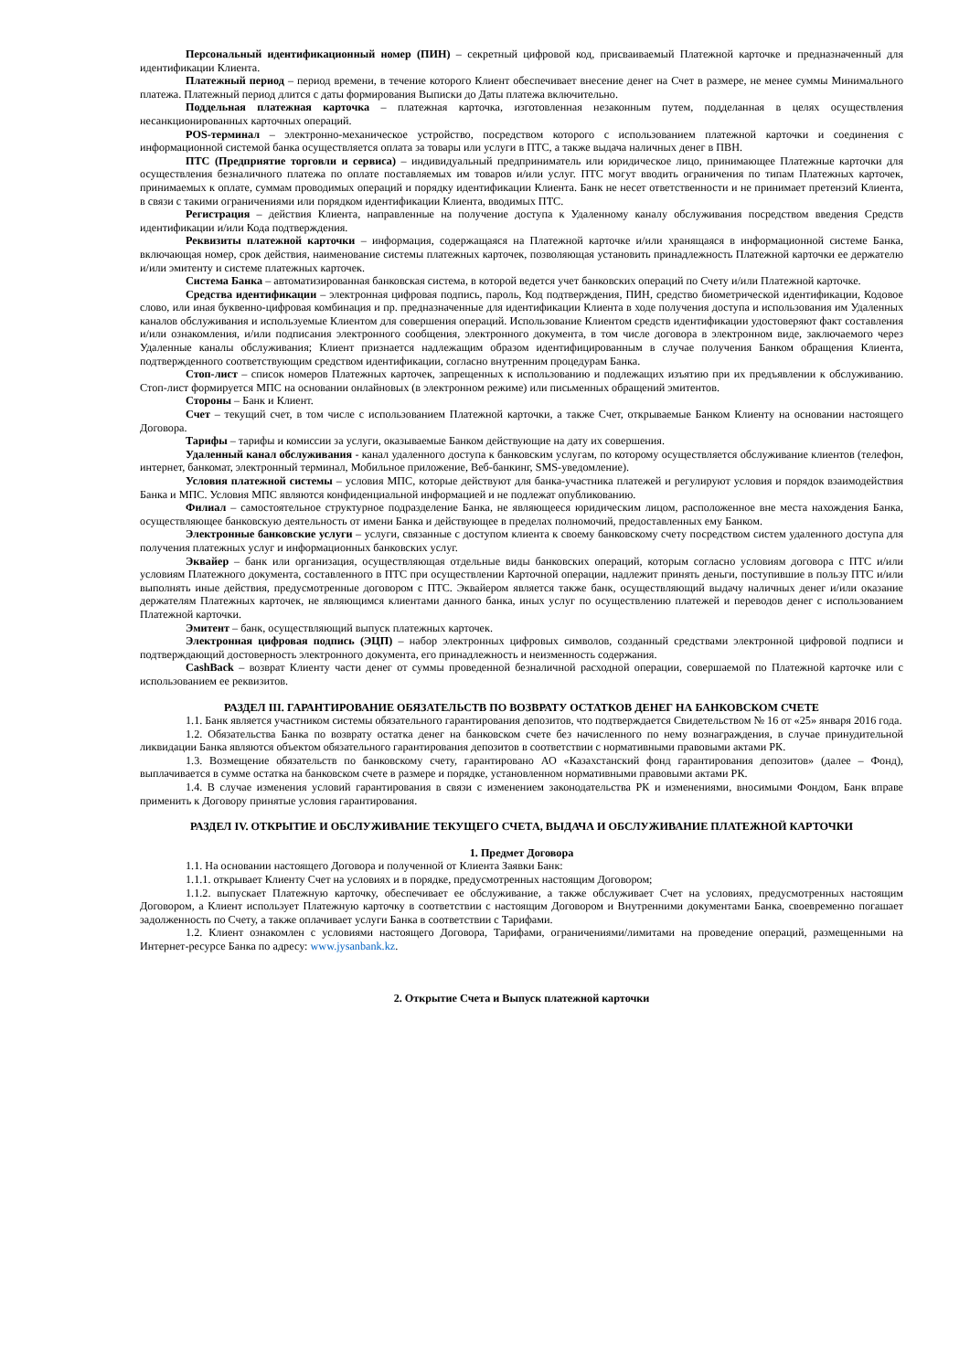Персональный идентификационный номер (ПИН) – секретный цифровой код, присваиваемый Платежной карточке и предназначенный для идентификации Клиента.
Платежный период – период времени, в течение которого Клиент обеспечивает внесение денег на Счет в размере, не менее суммы Минимального платежа. Платежный период длится с даты формирования Выписки до Даты платежа включительно.
Поддельная платежная карточка – платежная карточка, изготовленная незаконным путем, подделанная в целях осуществления несанкционированных карточных операций.
POS-терминал – электронно-механическое устройство, посредством которого с использованием платежной карточки и соединения с информационной системой банка осуществляется оплата за товары или услуги в ПТС, а также выдача наличных денег в ПВН.
ПТС (Предприятие торговли и сервиса) – индивидуальный предприниматель или юридическое лицо, принимающее Платежные карточки для осуществления безналичного платежа по оплате поставляемых им товаров и/или услуг. ПТС могут вводить ограничения по типам Платежных карточек, принимаемых к оплате, суммам проводимых операций и порядку идентификации Клиента. Банк не несет ответственности и не принимает претензий Клиента, в связи с такими ограничениями или порядком идентификации Клиента, вводимых ПТС.
Регистрация – действия Клиента, направленные на получение доступа к Удаленному каналу обслуживания посредством введения Средств идентификации и/или Кода подтверждения.
Реквизиты платежной карточки – информация, содержащаяся на Платежной карточке и/или хранящаяся в информационной системе Банка, включающая номер, срок действия, наименование системы платежных карточек, позволяющая установить принадлежность Платежной карточки ее держателю и/или эмитенту и системе платежных карточек.
Система Банка – автоматизированная банковская система, в которой ведется учет банковских операций по Счету и/или Платежной карточке.
Средства идентификации – электронная цифровая подпись, пароль, Код подтверждения, ПИН, средство биометрической идентификации, Кодовое слово, или иная буквенно-цифровая комбинация и пр. предназначенные для идентификации Клиента в ходе получения доступа и использования им Удаленных каналов обслуживания и используемые Клиентом для совершения операций. Использование Клиентом средств идентификации удостоверяют факт составления и/или ознакомления, и/или подписания электронного сообщения, электронного документа, в том числе договора в электронном виде, заключаемого через Удаленные каналы обслуживания; Клиент признается надлежащим образом идентифицированным в случае получения Банком обращения Клиента, подтвержденного соответствующим средством идентификации, согласно внутренним процедурам Банка.
Стоп-лист – список номеров Платежных карточек, запрещенных к использованию и подлежащих изъятию при их предъявлении к обслуживанию. Стоп-лист формируется МПС на основании онлайновых (в электронном режиме) или письменных обращений эмитентов.
Стороны – Банк и Клиент.
Счет – текущий счет, в том числе с использованием Платежной карточки, а также Счет, открываемые Банком Клиенту на основании настоящего Договора.
Тарифы – тарифы и комиссии за услуги, оказываемые Банком действующие на дату их совершения.
Удаленный канал обслуживания - канал удаленного доступа к банковским услугам, по которому осуществляется обслуживание клиентов (телефон, интернет, банкомат, электронный терминал, Мобильное приложение, Веб-банкинг, SMS-уведомление).
Условия платежной системы – условия МПС, которые действуют для банка-участника платежей и регулируют условия и порядок взаимодействия Банка и МПС. Условия МПС являются конфиденциальной информацией и не подлежат опубликованию.
Филиал – самостоятельное структурное подразделение Банка, не являющееся юридическим лицом, расположенное вне места нахождения Банка, осуществляющее банковскую деятельность от имени Банка и действующее в пределах полномочий, предоставленных ему Банком.
Электронные банковские услуги – услуги, связанные с доступом клиента к своему банковскому счету посредством систем удаленного доступа для получения платежных услуг и информационных банковских услуг.
Эквайер – банк или организация, осуществляющая отдельные виды банковских операций, которым согласно условиям договора с ПТС и/или условиям Платежного документа, составленного в ПТС при осуществлении Карточной операции, надлежит принять деньги, поступившие в пользу ПТС и/или выполнять иные действия, предусмотренные договором с ПТС. Эквайером является также банк, осуществляющий выдачу наличных денег и/или оказание держателям Платежных карточек, не являющимся клиентами данного банка, иных услуг по осуществлению платежей и переводов денег с использованием Платежной карточки.
Эмитент – банк, осуществляющий выпуск платежных карточек.
Электронная цифровая подпись (ЭЦП) – набор электронных цифровых символов, созданный средствами электронной цифровой подписи и подтверждающий достоверность электронного документа, его принадлежность и неизменность содержания.
CashBack – возврат Клиенту части денег от суммы проведенной безналичной расходной операции, совершаемой по Платежной карточке или с использованием ее реквизитов.
РАЗДЕЛ III. ГАРАНТИРОВАНИЕ ОБЯЗАТЕЛЬСТВ ПО ВОЗВРАТУ ОСТАТКОВ ДЕНЕГ НА БАНКОВСКОМ СЧЕТЕ
1.1. Банк является участником системы обязательного гарантирования депозитов, что подтверждается Свидетельством № 16 от «25» января 2016 года.
1.2. Обязательства Банка по возврату остатка денег на банковском счете без начисленного по нему вознаграждения, в случае принудительной ликвидации Банка являются объектом обязательного гарантирования депозитов в соответствии с нормативными правовыми актами РК.
1.3. Возмещение обязательств по банковскому счету, гарантировано АО «Казахстанский фонд гарантирования депозитов» (далее – Фонд), выплачивается в сумме остатка на банковском счете в размере и порядке, установленном нормативными правовыми актами РК.
1.4. В случае изменения условий гарантирования в связи с изменением законодательства РК и изменениями, вносимыми Фондом, Банк вправе применить к Договору принятые условия гарантирования.
РАЗДЕЛ IV. ОТКРЫТИЕ И ОБСЛУЖИВАНИЕ ТЕКУЩЕГО СЧЕТА, ВЫДАЧА И ОБСЛУЖИВАНИЕ ПЛАТЕЖНОЙ КАРТОЧКИ
1. Предмет Договора
1.1. На основании настоящего Договора и полученной от Клиента Заявки Банк:
1.1.1. открывает Клиенту Счет на условиях и в порядке, предусмотренных настоящим Договором;
1.1.2. выпускает Платежную карточку, обеспечивает ее обслуживание, а также обслуживает Счет на условиях, предусмотренных настоящим Договором, а Клиент использует Платежную карточку в соответствии с настоящим Договором и Внутренними документами Банка, своевременно погашает задолженность по Счету, а также оплачивает услуги Банка в соответствии с Тарифами.
1.2. Клиент ознакомлен с условиями настоящего Договора, Тарифами, ограничениями/лимитами на проведение операций, размещенными на Интернет-ресурсе Банка по адресу: www.jysanbank.kz.
2. Открытие Счета и Выпуск платежной карточки